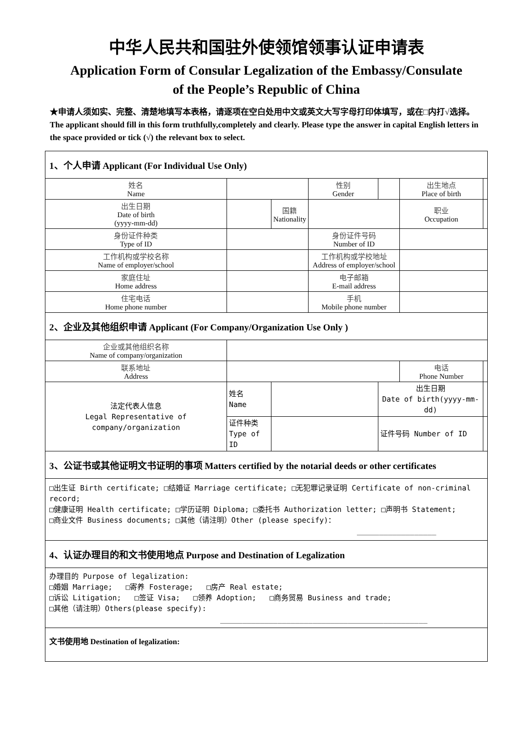中华人民共和国驻外使领馆领事认证申请表
Application Form of Consular Legalization of the Embassy/Consulate
of the People’s Republic of China
★申请人须如实、完整、清楚地填写本表格，请逐项在空白处用中文或英文大写字母打印体填写，或在□内打√选择。The applicant should fill in this form truthfully,completely and clearly. Please type the answer in capital English letters in the space provided or tick (√) the relevant box to select.
| 1、个人申请 Applicant (For Individual Use Only) | | | | | | |
| 姓名 Name | | | 性别 Gender | | 出生地点 Place of birth | |
| 出生日期 Date of birth (yyyy-mm-dd) | | 国籍 Nationality | | | 职业 Occupation | |
| 身份证件种类 Type of ID | | | 身份证件号码 Number of ID | | | |
| 工作机构或学校名称 Name of employer/school | | | 工作机构或学校地址 Address of employer/school | | | |
| 家庭住址 Home address | | | 电子邮箱 E-mail address | | | |
| 住宅电话 Home phone number | | | 手机 Mobile phone number | | | |
| 2、企业及其他组织申请 Applicant (For Company/Organization Use Only ) | | | | | | |
| 企业或其他组织名称 Name of company/organization | | | | | | |
| 联系地址 Address | | | | | 电话 Phone Number | |
| 法定代表人信息 Legal Representative of company/organization | 姓名 Name | | | 出生日期 Date of birth(yyyy-mm-dd) | | |
| | 证件种类 Type of ID | | | 证件号码 Number of ID | | |
| 3、公证书或其他证明文书证明的事项 Matters certified by the notarial deeds or other certificates | | | | | | |
| □出生证 Birth certificate; □结婚证 Marriage certificate; □无犯罪记录证明 Certificate of non-criminal record; □健康证明 Health certificate; □学历证明 Diploma; □委托书 Authorization letter; □声明书 Statement; □商业文件 Business documents; □其他（请注明）Other (please specify)： __________________ | | | | | | |
| 4、认证办理目的和文书使用地点 Purpose and Destination of Legalization | | | | | | |
| 办理目的 Purpose of legalization: □婚姻 Marriage; □寄养 Fosterage; □房产 Real estate; □诉讼 Litigation; □签证 Visa; □领养 Adoption; □商务贸易 Business and trade; □其他（请注明）Others(please specify): _______________________________________________ | | | | | | |
| 文书使用地 Destination of legalization: | | | | | | |